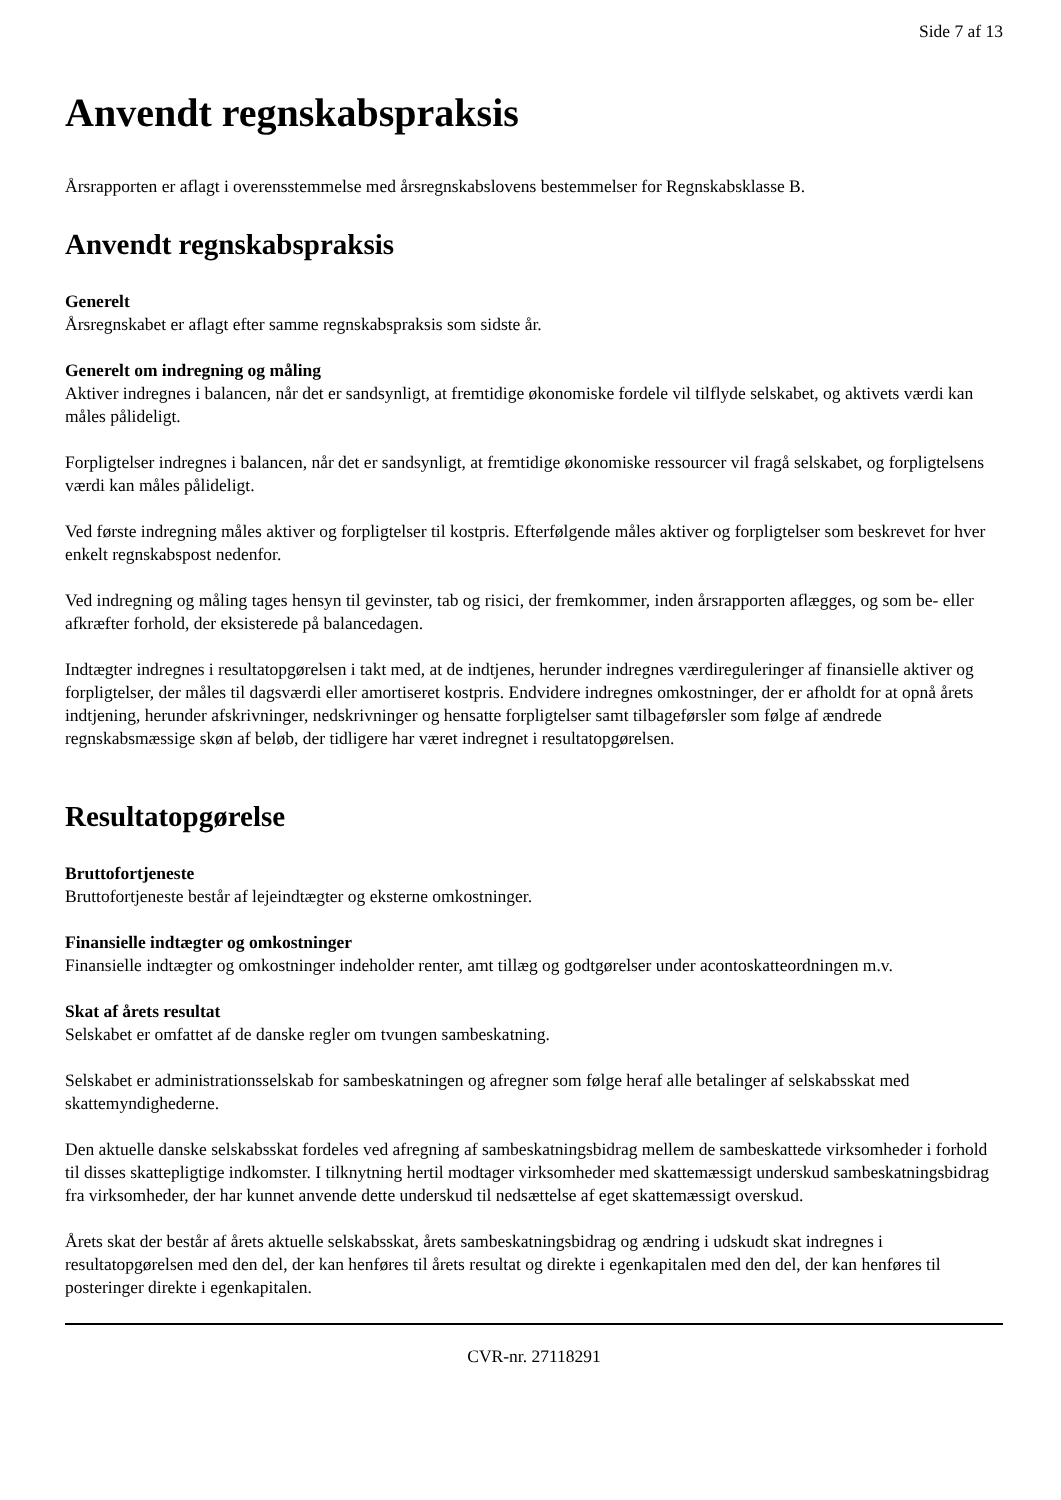Side 7 af 13
Anvendt regnskabspraksis
Årsrapporten er aflagt i overensstemmelse med årsregnskabslovens bestemmelser for Regnskabsklasse B.
Anvendt regnskabspraksis
Generelt
Årsregnskabet er aflagt efter samme regnskabspraksis som sidste år.
Generelt om indregning og måling
Aktiver indregnes i balancen, når det er sandsynligt, at fremtidige økonomiske fordele vil tilflyde selskabet, og aktivets værdi kan måles pålideligt.
Forpligtelser indregnes i balancen, når det er sandsynligt, at fremtidige økonomiske ressourcer vil fragå selskabet, og forpligtelsens værdi kan måles pålideligt.
Ved første indregning måles aktiver og forpligtelser til kostpris. Efterfølgende måles aktiver og forpligtelser som beskrevet for hver enkelt regnskabspost nedenfor.
Ved indregning og måling tages hensyn til gevinster, tab og risici, der fremkommer, inden årsrapporten aflægges, og som be- eller afkræfter forhold, der eksisterede på balancedagen.
Indtægter indregnes i resultatopgørelsen i takt med, at de indtjenes, herunder indregnes værdireguleringer af finansielle aktiver og forpligtelser, der måles til dagsværdi eller amortiseret kostpris. Endvidere indregnes omkostninger, der er afholdt for at opnå årets indtjening, herunder afskrivninger, nedskrivninger og hensatte forpligtelser samt tilbageførsler som følge af ændrede regnskabsmæssige skøn af beløb, der tidligere har været indregnet i resultatopgørelsen.
Resultatopgørelse
Bruttofortjeneste
Bruttofortjeneste består af lejeindtægter og eksterne omkostninger.
Finansielle indtægter og omkostninger
Finansielle indtægter og omkostninger indeholder renter, amt tillæg og godtgørelser under acontoskatteordningen m.v.
Skat af årets resultat
Selskabet er omfattet af de danske regler om tvungen sambeskatning.
Selskabet er administrationsselskab for sambeskatningen og afregner som følge heraf alle betalinger af selskabsskat med skattemyndighederne.
Den aktuelle danske selskabsskat fordeles ved afregning af sambeskatningsbidrag mellem de sambeskattede virksomheder i forhold til disses skattepligtige indkomster. I tilknytning hertil modtager virksomheder med skattemæssigt underskud sambeskatningsbidrag fra virksomheder, der har kunnet anvende dette underskud til nedsættelse af eget skattemæssigt overskud.
Årets skat der består af årets aktuelle selskabsskat, årets sambeskatningsbidrag og ændring i udskudt skat indregnes i resultatopgørelsen med den del, der kan henføres til årets resultat og direkte i egenkapitalen med den del, der kan henføres til posteringer direkte i egenkapitalen.
CVR-nr. 27118291